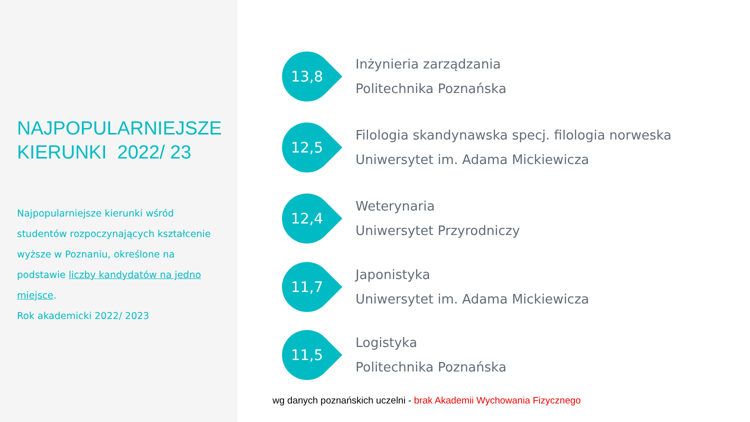NAJPOPULARNIEJSZE KIERUNKI 2022/ 23
Najpopularniejsze kierunki wśród studentów rozpoczynających kształcenie wyższe w Poznaniu, określone na podstawie liczby kandydatów na jedno miejsce.
Rok akademicki 2022/ 2023
13,8
Inżynieria zarządzania
Politechnika Poznańska
12,5
Filologia skandynawska specj. filologia norweska
Uniwersytet im. Adama Mickiewicza
12,4
Weterynaria
Uniwersytet Przyrodniczy
11,7
Japonistyka
Uniwersytet im. Adama Mickiewicza
11,5
Logistyka
Politechnika Poznańska
wg danych poznańskich uczelni - brak Akademii Wychowania Fizycznego